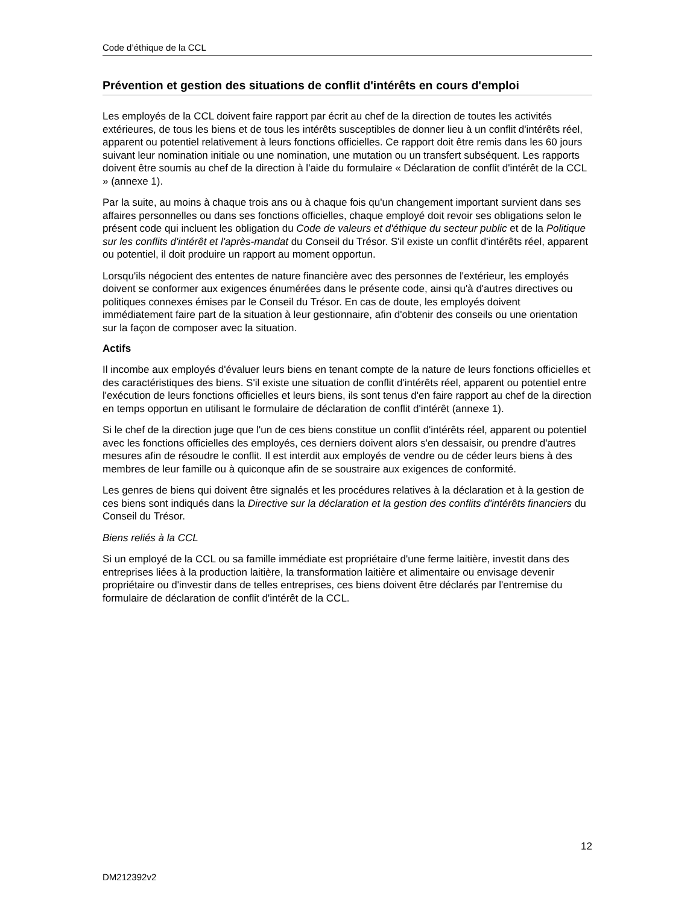Code d’éthique de la CCL
Prévention et gestion des situations de conflit d'intérêts en cours d'emploi
Les employés de la CCL doivent faire rapport par écrit au chef de la direction de toutes les activités extérieures, de tous les biens et de tous les intérêts susceptibles de donner lieu à un conflit d'intérêts réel, apparent ou potentiel relativement à leurs fonctions officielles. Ce rapport doit être remis dans les 60 jours suivant leur nomination initiale ou une nomination, une mutation ou un transfert subséquent. Les rapports doivent être soumis au chef de la direction à l'aide du formulaire « Déclaration de conflit d'intérêt de la CCL » (annexe 1).
Par la suite, au moins à chaque trois ans ou à chaque fois qu'un changement important survient dans ses affaires personnelles ou dans ses fonctions officielles, chaque employé doit revoir ses obligations selon le présent code qui incluent les obligation du Code de valeurs et d'éthique du secteur public et de la Politique sur les conflits d'intérêt et l'après-mandat du Conseil du Trésor. S'il existe un conflit d'intérêts réel, apparent ou potentiel, il doit produire un rapport au moment opportun.
Lorsqu'ils négocient des ententes de nature financière avec des personnes de l'extérieur, les employés doivent se conformer aux exigences énumérées dans le présente code, ainsi qu'à d'autres directives ou politiques connexes émises par le Conseil du Trésor. En cas de doute, les employés doivent immédiatement faire part de la situation à leur gestionnaire, afin d'obtenir des conseils ou une orientation sur la façon de composer avec la situation.
Actifs
Il incombe aux employés d'évaluer leurs biens en tenant compte de la nature de leurs fonctions officielles et des caractéristiques des biens. S'il existe une situation de conflit d'intérêts réel, apparent ou potentiel entre l'exécution de leurs fonctions officielles et leurs biens, ils sont tenus d'en faire rapport au chef de la direction en temps opportun en utilisant le formulaire de déclaration de conflit d'intérêt (annexe 1).
Si le chef de la direction juge que l'un de ces biens constitue un conflit d'intérêts réel, apparent ou potentiel avec les fonctions officielles des employés, ces derniers doivent alors s'en dessaisir, ou prendre d'autres mesures afin de résoudre le conflit. Il est interdit aux employés de vendre ou de céder leurs biens à des membres de leur famille ou à quiconque afin de se soustraire aux exigences de conformité.
Les genres de biens qui doivent être signalés et les procédures relatives à la déclaration et à la gestion de ces biens sont indiqués dans la Directive sur la déclaration et la gestion des conflits d'intérêts financiers du Conseil du Trésor.
Biens reliés à la CCL
Si un employé de la CCL ou sa famille immédiate est propriétaire d'une ferme laitière, investit dans des entreprises liées à la production laitière, la transformation laitière et alimentaire ou envisage devenir propriétaire ou d'investir dans de telles entreprises, ces biens doivent être déclarés par l'entremise du formulaire de déclaration de conflit d'intérêt de la CCL.
12
DM212392v2